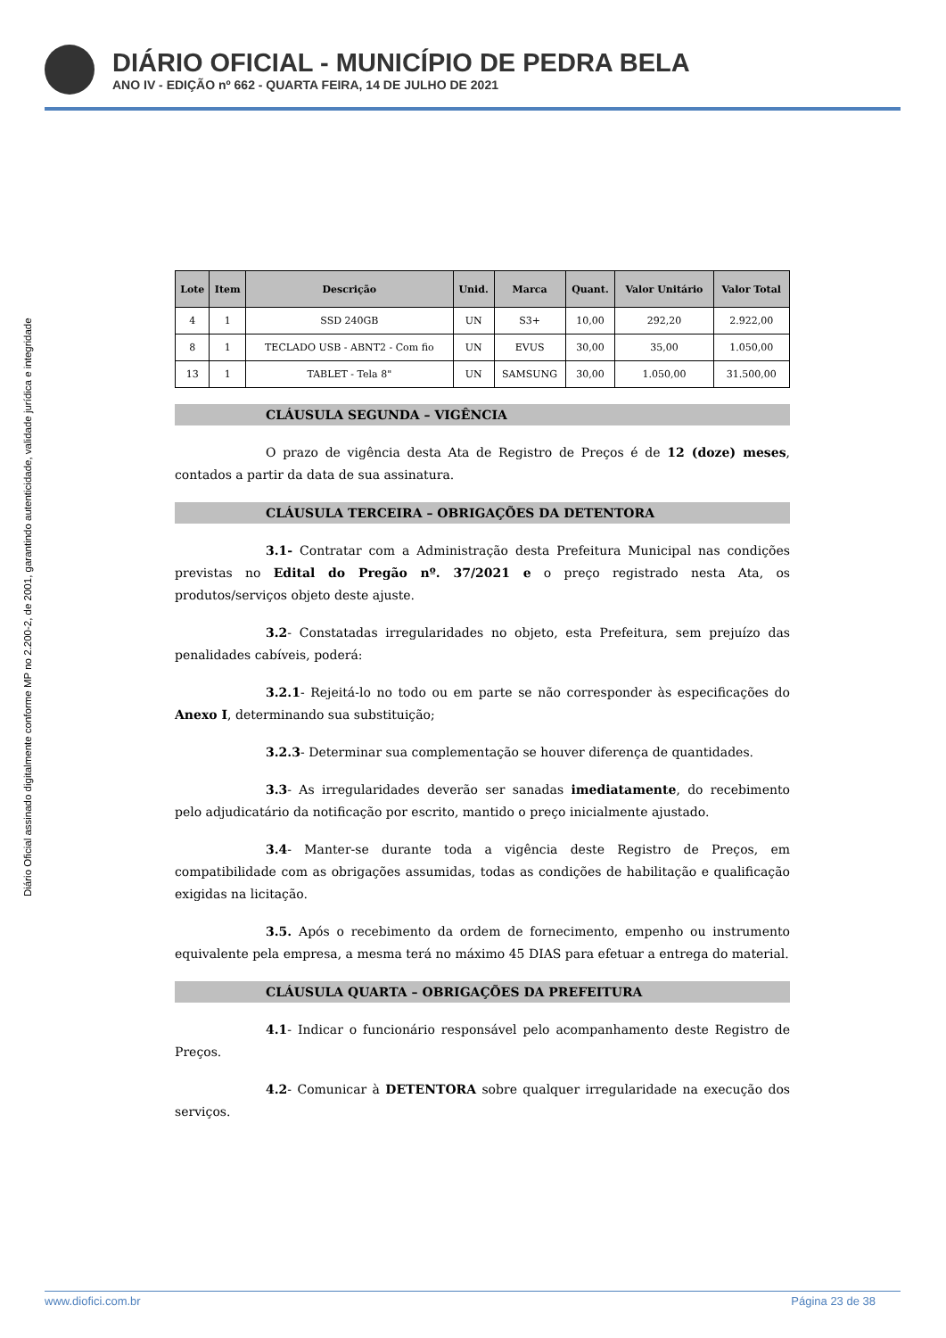DIÁRIO OFICIAL - MUNICÍPIO DE PEDRA BELA
ANO IV - EDIÇÃO nº 662 - QUARTA FEIRA, 14 DE JULHO DE 2021
Diário Oficial assinado digitalmente conforme MP no 2.200-2, de 2001, garantindo autenticidade, validade jurídica e integridade
| Lote | Item | Descrição | Unid. | Marca | Quant. | Valor Unitário | Valor Total |
| --- | --- | --- | --- | --- | --- | --- | --- |
| 4 | 1 | SSD 240GB | UN | S3+ | 10,00 | 292,20 | 2.922,00 |
| 8 | 1 | TECLADO USB - ABNT2 - Com fio | UN | EVUS | 30,00 | 35,00 | 1.050,00 |
| 13 | 1 | TABLET - Tela 8" | UN | SAMSUNG | 30,00 | 1.050,00 | 31.500,00 |
CLÁUSULA SEGUNDA – VIGÊNCIA
O prazo de vigência desta Ata de Registro de Preços é de 12 (doze) meses, contados a partir da data de sua assinatura.
CLÁUSULA TERCEIRA – OBRIGAÇÕES DA DETENTORA
3.1- Contratar com a Administração desta Prefeitura Municipal nas condições previstas no Edital do Pregão nº. 37/2021 e o preço registrado nesta Ata, os produtos/serviços objeto deste ajuste.
3.2- Constatadas irregularidades no objeto, esta Prefeitura, sem prejuízo das penalidades cabíveis, poderá:
3.2.1- Rejeitá-lo no todo ou em parte se não corresponder às especificações do Anexo I, determinando sua substituição;
3.2.3- Determinar sua complementação se houver diferença de quantidades.
3.3- As irregularidades deverão ser sanadas imediatamente, do recebimento pelo adjudicatário da notificação por escrito, mantido o preço inicialmente ajustado.
3.4- Manter-se durante toda a vigência deste Registro de Preços, em compatibilidade com as obrigações assumidas, todas as condições de habilitação e qualificação exigidas na licitação.
3.5. Após o recebimento da ordem de fornecimento, empenho ou instrumento equivalente pela empresa, a mesma terá no máximo 45 DIAS para efetuar a entrega do material.
CLÁUSULA QUARTA – OBRIGAÇÕES DA PREFEITURA
4.1- Indicar o funcionário responsável pelo acompanhamento deste Registro de Preços.
4.2- Comunicar à DETENTORA sobre qualquer irregularidade na execução dos serviços.
www.diofici.com.br Página 23 de 38